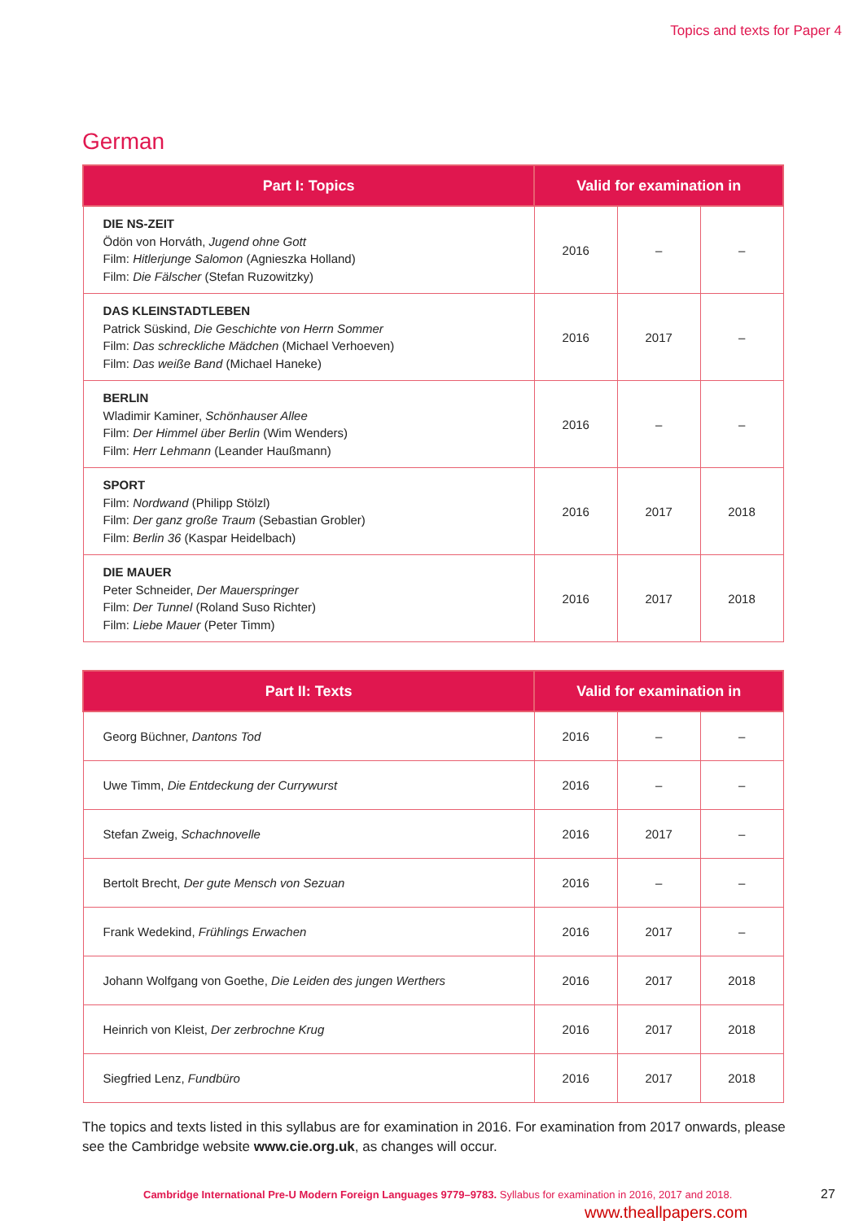Topics and texts for Paper 4
German
| Part I: Topics | Valid for examination in | | |
| --- | --- | --- | --- |
| DIE NS-ZEIT Ödön von Horváth, Jugend ohne Gott Film: Hitlerjunge Salomon (Agnieszka Holland) Film: Die Fälscher (Stefan Ruzowitzky) | 2016 | – | – |
| DAS KLEINSTADTLEBEN Patrick Süskind, Die Geschichte von Herrn Sommer Film: Das schreckliche Mädchen (Michael Verhoeven) Film: Das weiße Band (Michael Haneke) | 2016 | 2017 | – |
| BERLIN Wladimir Kaminer, Schönhauser Allee Film: Der Himmel über Berlin (Wim Wenders) Film: Herr Lehmann (Leander Haußmann) | 2016 | – | – |
| SPORT Film: Nordwand (Philipp Stölzl) Film: Der ganz große Traum (Sebastian Grobler) Film: Berlin 36 (Kaspar Heidelbach) | 2016 | 2017 | 2018 |
| DIE MAUER Peter Schneider, Der Mauerspringer Film: Der Tunnel (Roland Suso Richter) Film: Liebe Mauer (Peter Timm) | 2016 | 2017 | 2018 |
| Part II: Texts | Valid for examination in | | |
| --- | --- | --- | --- |
| Georg Büchner, Dantons Tod | 2016 | – | – |
| Uwe Timm, Die Entdeckung der Currywurst | 2016 | – | – |
| Stefan Zweig, Schachnovelle | 2016 | 2017 | – |
| Bertolt Brecht, Der gute Mensch von Sezuan | 2016 | – | – |
| Frank Wedekind, Frühlings Erwachen | 2016 | 2017 | – |
| Johann Wolfgang von Goethe, Die Leiden des jungen Werthers | 2016 | 2017 | 2018 |
| Heinrich von Kleist, Der zerbrochne Krug | 2016 | 2017 | 2018 |
| Siegfried Lenz, Fundbüro | 2016 | 2017 | 2018 |
The topics and texts listed in this syllabus are for examination in 2016. For examination from 2017 onwards, please see the Cambridge website www.cie.org.uk, as changes will occur.
Cambridge International Pre-U Modern Foreign Languages 9779–9783. Syllabus for examination in 2016, 2017 and 2018.
27
www.theallpapers.com